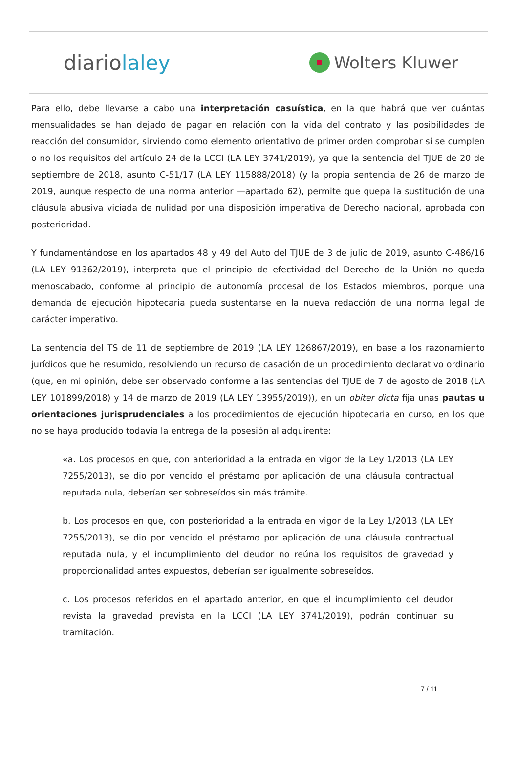diariolaley
Wolters Kluwer
Para ello, debe llevarse a cabo una interpretación casuística, en la que habrá que ver cuántas mensualidades se han dejado de pagar en relación con la vida del contrato y las posibilidades de reacción del consumidor, sirviendo como elemento orientativo de primer orden comprobar si se cumplen o no los requisitos del artículo 24 de la LCCI (LA LEY 3741/2019), ya que la sentencia del TJUE de 20 de septiembre de 2018, asunto C-51/17 (LA LEY 115888/2018) (y la propia sentencia de 26 de marzo de 2019, aunque respecto de una norma anterior —apartado 62), permite que quepa la sustitución de una cláusula abusiva viciada de nulidad por una disposición imperativa de Derecho nacional, aprobada con posterioridad.
Y fundamentándose en los apartados 48 y 49 del Auto del TJUE de 3 de julio de 2019, asunto C-486/16 (LA LEY 91362/2019), interpreta que el principio de efectividad del Derecho de la Unión no queda menoscabado, conforme al principio de autonomía procesal de los Estados miembros, porque una demanda de ejecución hipotecaria pueda sustentarse en la nueva redacción de una norma legal de carácter imperativo.
La sentencia del TS de 11 de septiembre de 2019 (LA LEY 126867/2019), en base a los razonamiento jurídicos que he resumido, resolviendo un recurso de casación de un procedimiento declarativo ordinario (que, en mi opinión, debe ser observado conforme a las sentencias del TJUE de 7 de agosto de 2018 (LA LEY 101899/2018) y 14 de marzo de 2019 (LA LEY 13955/2019)), en un obiter dicta fija unas pautas u orientaciones jurisprudenciales a los procedimientos de ejecución hipotecaria en curso, en los que no se haya producido todavía la entrega de la posesión al adquirente:
«a. Los procesos en que, con anterioridad a la entrada en vigor de la Ley 1/2013 (LA LEY 7255/2013), se dio por vencido el préstamo por aplicación de una cláusula contractual reputada nula, deberían ser sobreseídos sin más trámite.
b. Los procesos en que, con posterioridad a la entrada en vigor de la Ley 1/2013 (LA LEY 7255/2013), se dio por vencido el préstamo por aplicación de una cláusula contractual reputada nula, y el incumplimiento del deudor no reúna los requisitos de gravedad y proporcionalidad antes expuestos, deberían ser igualmente sobreseídos.
c. Los procesos referidos en el apartado anterior, en que el incumplimiento del deudor revista la gravedad prevista en la LCCI (LA LEY 3741/2019), podrán continuar su tramitación.
7 / 11